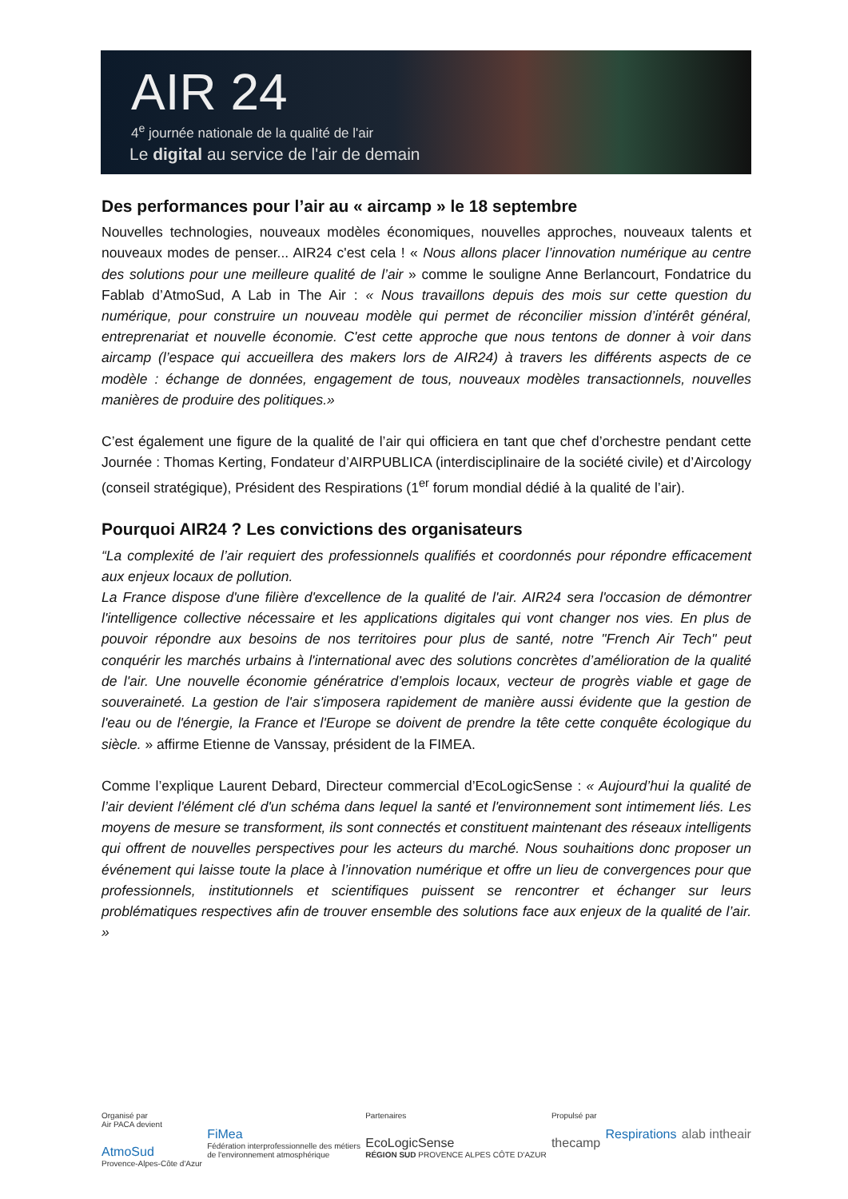AIR 24
4<sup>e</sup> journée nationale de la qualité de l'air
Le digital au service de l'air de demain
Des performances pour l’air au « aircamp » le 18 septembre
Nouvelles technologies, nouveaux modèles économiques, nouvelles approches, nouveaux talents et nouveaux modes de penser... AIR24 c'est cela ! « Nous allons placer l’innovation numérique au centre des solutions pour une meilleure qualité de l’air » comme le souligne Anne Berlancourt, Fondatrice du Fablab d’AtmoSud, A Lab in The Air : « Nous travaillons depuis des mois sur cette question du numérique, pour construire un nouveau modèle qui permet de réconcilier mission d’intérêt général, entreprenariat et nouvelle économie. C'est cette approche que nous tentons de donner à voir dans aircamp (l’espace qui accueillera des makers lors de AIR24) à travers les différents aspects de ce modèle : échange de données, engagement de tous, nouveaux modèles transactionnels, nouvelles manières de produire des politiques.»
C’est également une figure de la qualité de l’air qui officiera en tant que chef d’orchestre pendant cette Journée : Thomas Kerting, Fondateur d’AIRPUBLICA (interdisciplinaire de la société civile) et d’Aircology (conseil stratégique), Président des Respirations (1<sup>er</sup> forum mondial dédié à la qualité de l’air).
Pourquoi AIR24 ? Les convictions des organisateurs
“La complexité de l’air requiert des professionnels qualifiés et coordonnés pour répondre efficacement aux enjeux locaux de pollution.
La France dispose d'une filière d'excellence de la qualité de l'air. AIR24 sera l'occasion de démontrer l'intelligence collective nécessaire et les applications digitales qui vont changer nos vies. En plus de pouvoir répondre aux besoins de nos territoires pour plus de santé, notre "French Air Tech" peut conquérir les marchés urbains à l'international avec des solutions concrètes d’amélioration de la qualité de l'air. Une nouvelle économie génératrice d’emplois locaux, vecteur de progrès viable et gage de souveraineté. La gestion de l'air s'imposera rapidement de manière aussi évidente que la gestion de l'eau ou de l'énergie, la France et l'Europe se doivent de prendre la tête cette conquête écologique du siècle. » affirme Etienne de Vanssay, président de la FIMEA.
Comme l’explique Laurent Debard, Directeur commercial d’EcoLogicSense : « Aujourd’hui la qualité de l’air devient l'élément clé d'un schéma dans lequel la santé et l'environnement sont intimement liés. Les moyens de mesure se transforment, ils sont connectés et constituent maintenant des réseaux intelligents qui offrent de nouvelles perspectives pour les acteurs du marché. Nous souhaitions donc proposer un événement qui laisse toute la place à l’innovation numérique et offre un lieu de convergences pour que professionnels, institutionnels et scientifiques puissent se rencontrer et échanger sur leurs problématiques respectives afin de trouver ensemble des solutions face aux enjeux de la qualité de l’air. »
Organisé par
Air PACA devient
AtmoSud
Provence-Alpes-Côte d'Azur
FiMea
Fédération interprofessionnelle des métiers
de l'environnement atmosphérique
Partenaires
EcoLogicSense
RÉGION SUD PROVENCE ALPES CÔTE D'AZUR
Propulsé par
thecamp
Respirations alab intheair